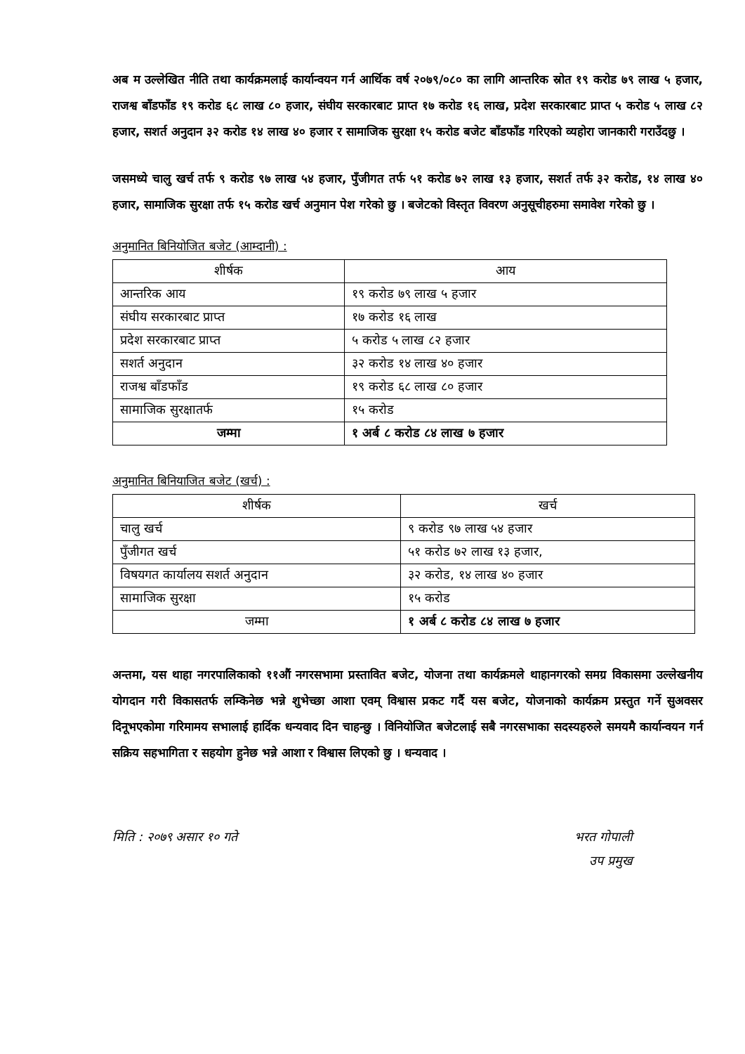अब म उल्लेखित नीति तथा कार्यक्रमलाई कार्यान्वयन गर्न आर्थिक वर्ष २०७९/०८० का लागि आन्तरिक स्रोत १९ करोड ७९ लाख ५ हजार, राजश्व बाँडफाँड १९ करोड ६८ लाख ८० हजार, संघीय सरकारबाट प्राप्त १७ करोड १६ लाख, प्रदेश सरकारबाट प्राप्त ५ करोड ५ लाख ८२ हजार, सशर्त अनुदान ३२ करोड १४ लाख ४० हजार र सामाजिक सुरक्षा १५ करोड बजेट बाँडफाँड गरिएको व्यहोरा जानकारी गराउँदछु ।
जसमध्ये चालु खर्च तर्फ ९ करोड ९७ लाख ५४ हजार, पुँजीगत तर्फ ५१ करोड ७२ लाख १३ हजार, सशर्त तर्फ ३२ करोड, १४ लाख ४० हजार, सामाजिक सुरक्षा तर्फ १५ करोड खर्च अनुमान पेश गरेको छु । बजेटको विस्तृत विवरण अनुसूचीहरुमा समावेश गरेको छु ।
अनुमानित बिनियोजित बजेट (आम्दानी) :
| शीर्षक | आय |
| --- | --- |
| आन्तरिक आय | १९ करोड ७९ लाख ५ हजार |
| संघीय सरकारबाट प्राप्त | १७ करोड १६ लाख |
| प्रदेश सरकारबाट प्राप्त | ५ करोड ५ लाख ८२ हजार |
| सशर्त अनुदान | ३२ करोड १४ लाख ४० हजार |
| राजश्व बाँडफाँड | १९ करोड ६८ लाख ८० हजार |
| सामाजिक सुरक्षातर्फ | १५ करोड |
| जम्मा | १ अर्ब ८ करोड ८४ लाख ७ हजार |
अनुमानित बिनियाजित बजेट (खर्च) :
| शीर्षक | खर्च |
| --- | --- |
| चालु खर्च | ९ करोड ९७ लाख ५४ हजार |
| पुँजीगत खर्च | ५१ करोड ७२ लाख १३ हजार, |
| विषयगत कार्यालय सशर्त अनुदान | ३२ करोड, १४ लाख ४० हजार |
| सामाजिक सुरक्षा | १५ करोड |
| जम्मा | १ अर्ब ८ करोड ८४ लाख ७ हजार |
अन्तमा, यस थाहा नगरपालिकाको ११औं नगरसभामा प्रस्तावित बजेट, योजना तथा कार्यक्रमले थाहानगरको समग्र विकासमा उल्लेखनीय योगदान गरी विकासतर्फ लम्किनेछ भन्ने शुभेच्छा आशा एवम् विश्वास प्रकट गर्दै यस बजेट, योजनाको कार्यक्रम प्रस्तुत गर्ने सुअवसर दिनूभएकोमा गरिमामय सभालाई हार्दिक धन्यवाद दिन चाहन्छु । विनियोजित बजेटलाई सबै नगरसभाका सदस्यहरुले समयमै कार्यान्वयन गर्न सक्रिय सहभागिता र सहयोग हुनेछ भन्ने आशा र विश्वास लिएको छु । धन्यवाद ।
मिति : २०७९ असार १० गते भरत गोपाली
उप प्रमुख